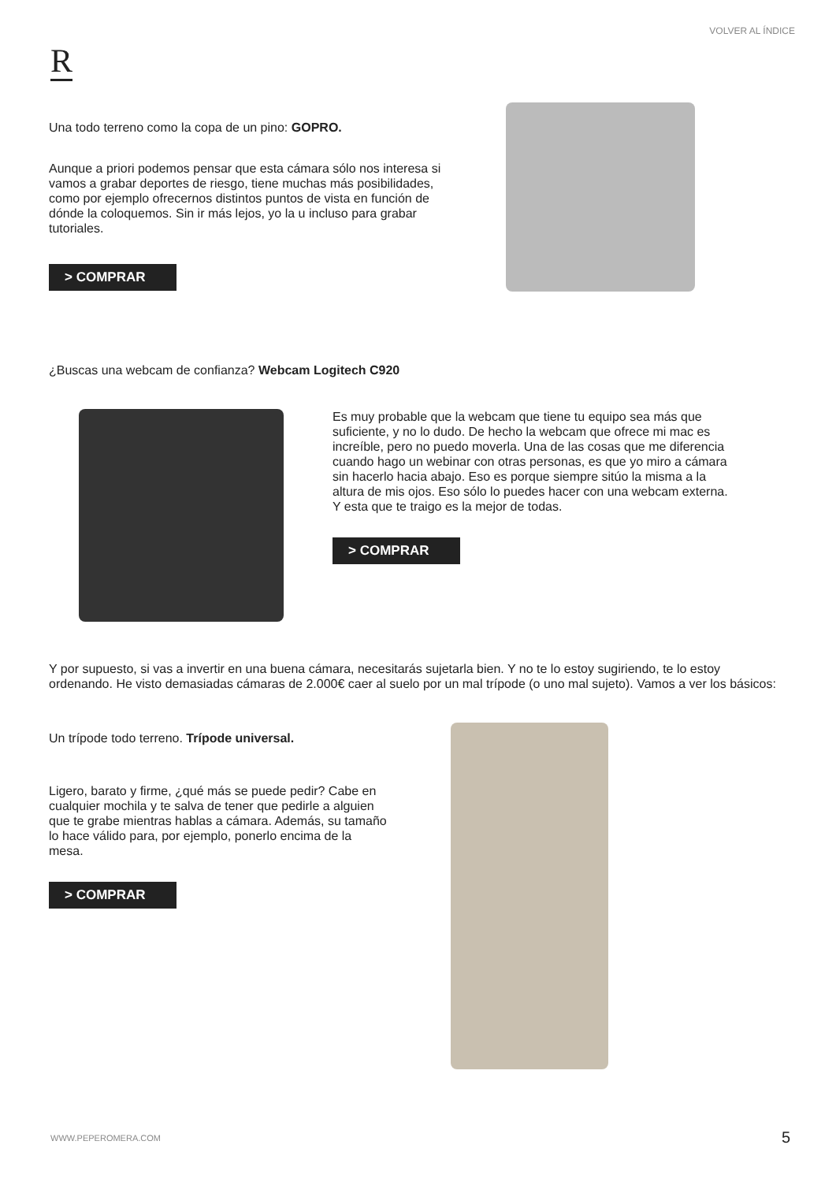VOLVER AL ÍNDICE
R
Una todo terreno como la copa de un pino: GOPRO.
Aunque a priori podemos pensar que esta cámara sólo nos interesa si vamos a grabar deportes de riesgo, tiene muchas más posibilidades, como por ejemplo ofrecernos distintos puntos de vista en función de dónde la coloquemos. Sin ir más lejos, yo la u incluso para grabar tutoriales.
> COMPRAR
¿Buscas una webcam de confianza? Webcam Logitech C920
Es muy probable que la webcam que tiene tu equipo sea más que suficiente, y no lo dudo. De hecho la webcam que ofrece mi mac es increíble, pero no puedo moverla. Una de las cosas que me diferencia cuando hago un webinar con otras personas, es que yo miro a cámara sin hacerlo hacia abajo. Eso es porque siempre sitúo la misma a la altura de mis ojos. Eso sólo lo puedes hacer con una webcam externa. Y esta que te traigo es la mejor de todas.
> COMPRAR
Y por supuesto, si vas a invertir en una buena cámara, necesitarás sujetarla bien. Y no te lo estoy sugiriendo, te lo estoy ordenando. He visto demasiadas cámaras de 2.000€ caer al suelo por un mal trípode (o uno mal sujeto). Vamos a ver los básicos:
Un trípode todo terreno. Trípode universal.
Ligero, barato y firme, ¿qué más se puede pedir? Cabe en cualquier mochila y te salva de tener que pedirle a alguien que te grabe mientras hablas a cámara. Además, su tamaño lo hace válido para, por ejemplo, ponerlo encima de la mesa.
> COMPRAR
WWW.PEPEROMERA.COM 5